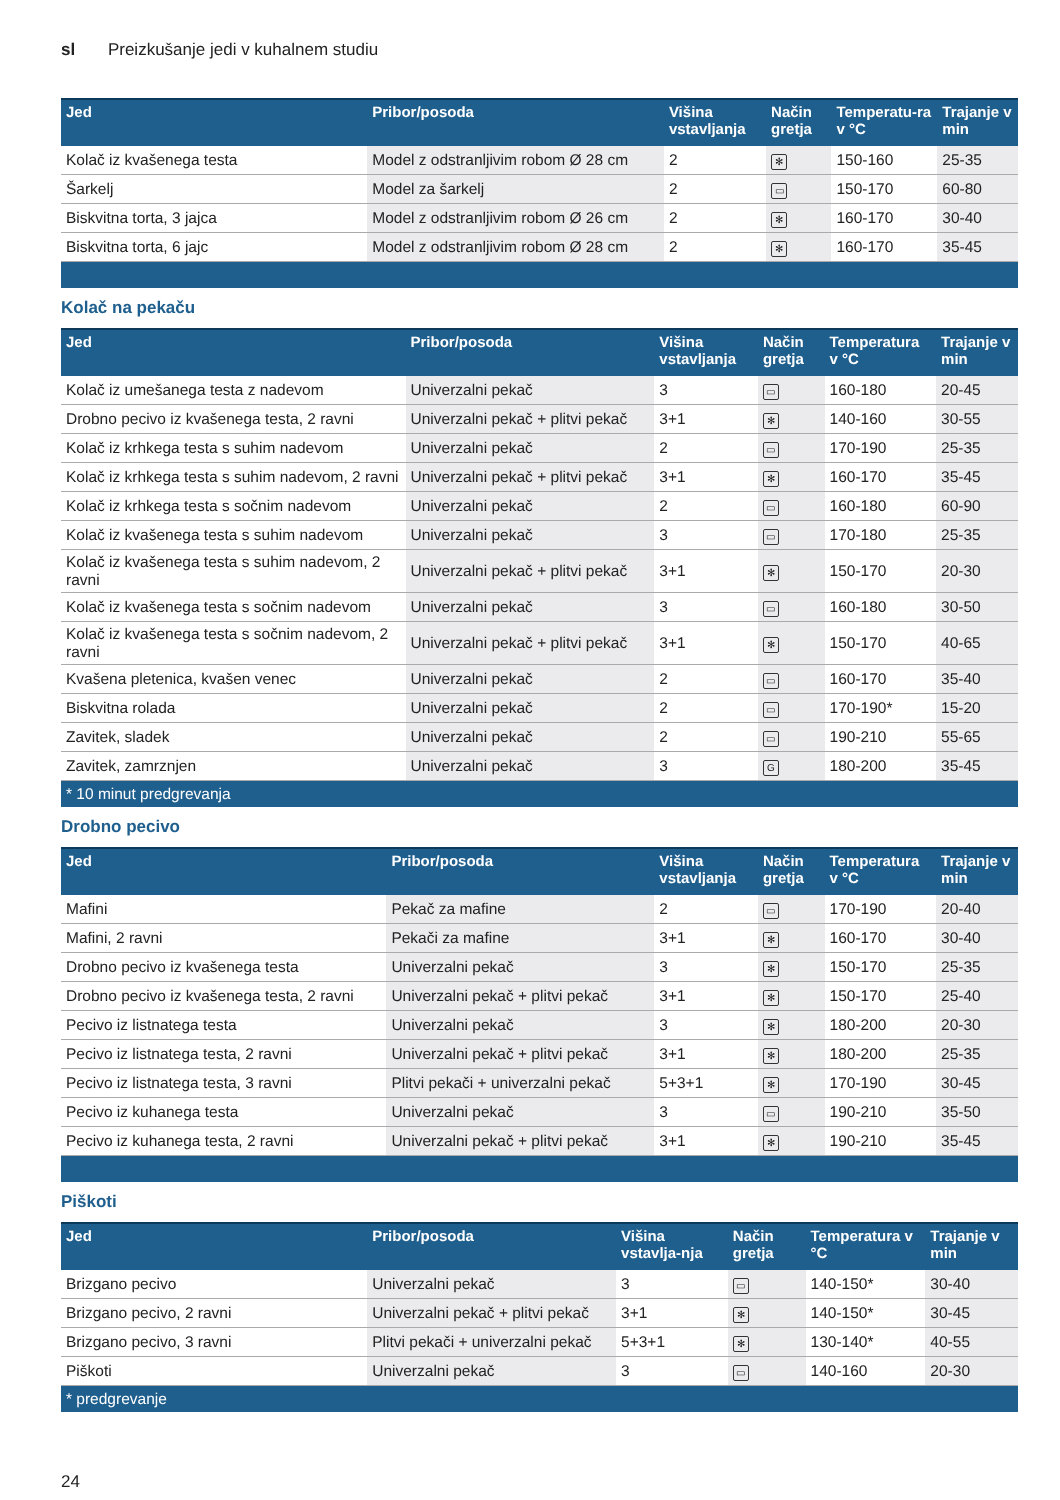sl Preizkušanje jedi v kuhalnem studiu
| Jed | Pribor/posoda | Višina vstavljanja | Način gretja | Temperatu-ra v °C | Trajanje v min |
| --- | --- | --- | --- | --- | --- |
| Kolač iz kvašenega testa | Model z odstranljivim robom Ø 28 cm | 2 | ✻ | 150-160 | 25-35 |
| Šarkelj | Model za šarkelj | 2 | ▭ | 150-170 | 60-80 |
| Biskvitna torta, 3 jajca | Model z odstranljivim robom Ø 26 cm | 2 | ✻ | 160-170 | 30-40 |
| Biskvitna torta, 6 jajc | Model z odstranljivim robom Ø 28 cm | 2 | ✻ | 160-170 | 35-45 |
Kolač na pekaču
| Jed | Pribor/posoda | Višina vstavljanja | Način gretja | Temperatura v °C | Trajanje v min |
| --- | --- | --- | --- | --- | --- |
| Kolač iz umešanega testa z nadevom | Univerzalni pekač | 3 | ▭ | 160-180 | 20-45 |
| Drobno pecivo iz kvašenega testa, 2 ravni | Univerzalni pekač + plitvi pekač | 3+1 | ✻ | 140-160 | 30-55 |
| Kolač iz krhkega testa s suhim nadevom | Univerzalni pekač | 2 | ▭ | 170-190 | 25-35 |
| Kolač iz krhkega testa s suhim nadevom, 2 ravni | Univerzalni pekač + plitvi pekač | 3+1 | ✻ | 160-170 | 35-45 |
| Kolač iz krhkega testa s sočnim nadevom | Univerzalni pekač | 2 | ▭ | 160-180 | 60-90 |
| Kolač iz kvašenega testa s suhim nadevom | Univerzalni pekač | 3 | ▭ | 170-180 | 25-35 |
| Kolač iz kvašenega testa s suhim nadevom, 2 ravni | Univerzalni pekač + plitvi pekač | 3+1 | ✻ | 150-170 | 20-30 |
| Kolač iz kvašenega testa s sočnim nadevom | Univerzalni pekač | 3 | ▭ | 160-180 | 30-50 |
| Kolač iz kvašenega testa s sočnim nadevom, 2 ravni | Univerzalni pekač + plitvi pekač | 3+1 | ✻ | 150-170 | 40-65 |
| Kvašena pletenica, kvašen venec | Univerzalni pekač | 2 | ▭ | 160-170 | 35-40 |
| Biskvitna rolada | Univerzalni pekač | 2 | ▭ | 170-190* | 15-20 |
| Zavitek, sladek | Univerzalni pekač | 2 | ▭ | 190-210 | 55-65 |
| Zavitek, zamrznjen | Univerzalni pekač | 3 | G | 180-200 | 35-45 |
| * 10 minut predgrevanja | | | | | |
Drobno pecivo
| Jed | Pribor/posoda | Višina vstavljanja | Način gretja | Temperatura v °C | Trajanje v min |
| --- | --- | --- | --- | --- | --- |
| Mafini | Pekač za mafine | 2 | ▭ | 170-190 | 20-40 |
| Mafini, 2 ravni | Pekači za mafine | 3+1 | ✻ | 160-170 | 30-40 |
| Drobno pecivo iz kvašenega testa | Univerzalni pekač | 3 | ✻ | 150-170 | 25-35 |
| Drobno pecivo iz kvašenega testa, 2 ravni | Univerzalni pekač + plitvi pekač | 3+1 | ✻ | 150-170 | 25-40 |
| Pecivo iz listnatega testa | Univerzalni pekač | 3 | ✻ | 180-200 | 20-30 |
| Pecivo iz listnatega testa, 2 ravni | Univerzalni pekač + plitvi pekač | 3+1 | ✻ | 180-200 | 25-35 |
| Pecivo iz listnatega testa, 3 ravni | Plitvi pekači + univerzalni pekač | 5+3+1 | ✻ | 170-190 | 30-45 |
| Pecivo iz kuhanega testa | Univerzalni pekač | 3 | ▭ | 190-210 | 35-50 |
| Pecivo iz kuhanega testa, 2 ravni | Univerzalni pekač + plitvi pekač | 3+1 | ✻ | 190-210 | 35-45 |
Piškoti
| Jed | Pribor/posoda | Višina vstavlja-nja | Način gretja | Temperatura v °C | Trajanje v min |
| --- | --- | --- | --- | --- | --- |
| Brizgano pecivo | Univerzalni pekač | 3 | ▭ | 140-150* | 30-40 |
| Brizgano pecivo, 2 ravni | Univerzalni pekač + plitvi pekač | 3+1 | ✻ | 140-150* | 30-45 |
| Brizgano pecivo, 3 ravni | Plitvi pekači + univerzalni pekač | 5+3+1 | ✻ | 130-140* | 40-55 |
| Piškoti | Univerzalni pekač | 3 | ▭ | 140-160 | 20-30 |
| * predgrevanje | | | | | |
24